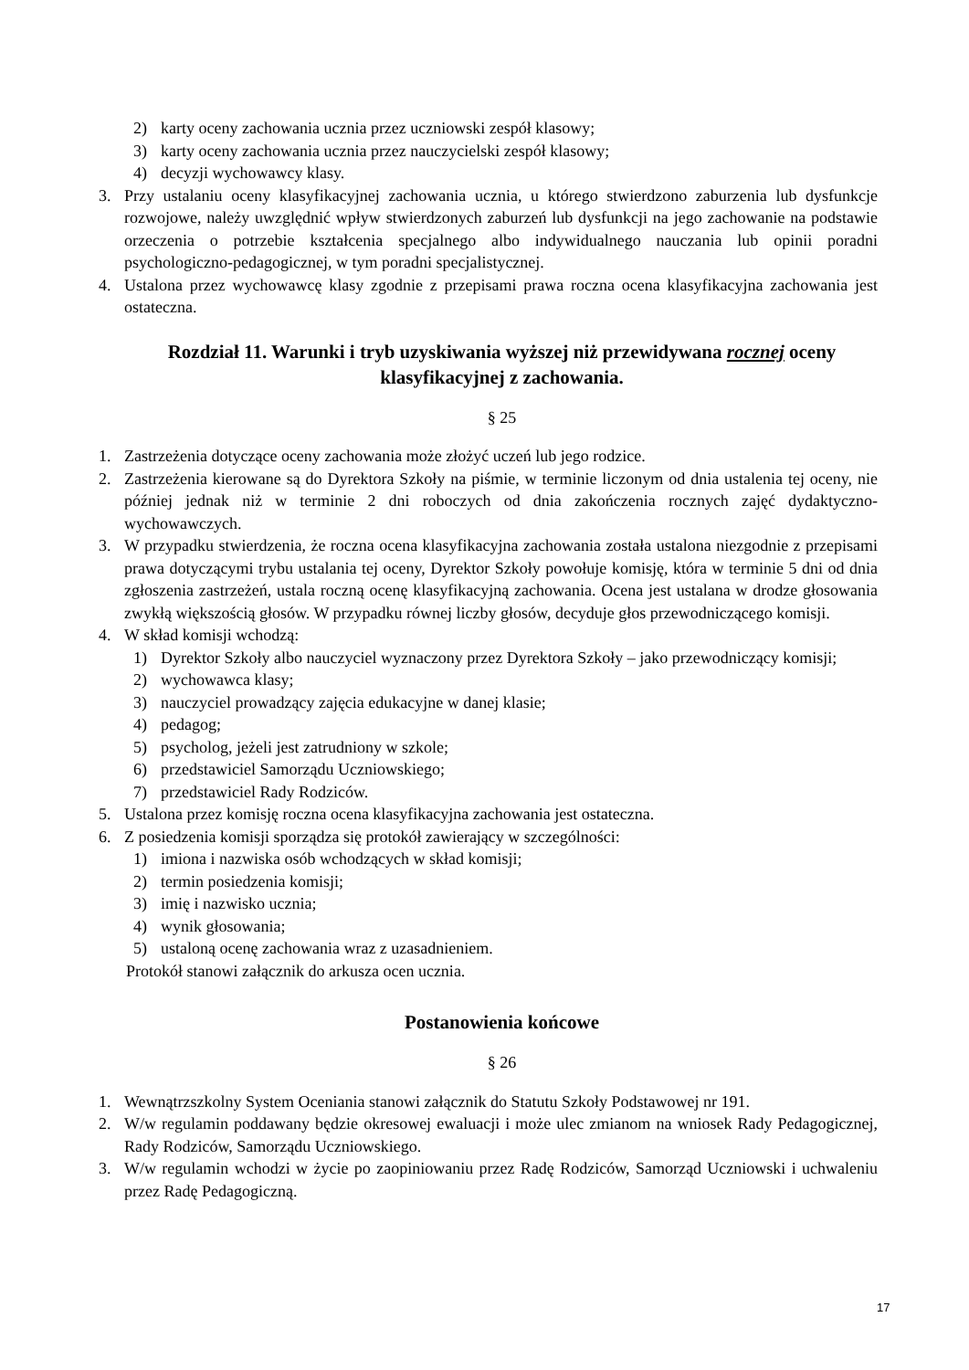2) karty oceny zachowania ucznia przez uczniowski zespół klasowy;
3) karty oceny zachowania ucznia przez nauczycielski zespół klasowy;
4) decyzji wychowawcy klasy.
3. Przy ustalaniu oceny klasyfikacyjnej zachowania ucznia, u którego stwierdzono zaburzenia lub dysfunkcje rozwojowe, należy uwzględnić wpływ stwierdzonych zaburzeń lub dysfunkcji na jego zachowanie na podstawie orzeczenia o potrzebie kształcenia specjalnego albo indywidualnego nauczania lub opinii poradni psychologiczno-pedagogicznej, w tym poradni specjalistycznej.
4. Ustalona przez wychowawcę klasy zgodnie z przepisami prawa roczna ocena klasyfikacyjna zachowania jest ostateczna.
Rozdział 11. Warunki i tryb uzyskiwania wyższej niż przewidywana rocznej oceny klasyfikacyjnej z zachowania.
§ 25
1. Zastrzeżenia dotyczące oceny zachowania może złożyć uczeń lub jego rodzice.
2. Zastrzeżenia kierowane są do Dyrektora Szkoły na piśmie, w terminie liczonym od dnia ustalenia tej oceny, nie później jednak niż w terminie 2 dni roboczych od dnia zakończenia rocznych zajęć dydaktyczno-wychowawczych.
3. W przypadku stwierdzenia, że roczna ocena klasyfikacyjna zachowania została ustalona niezgodnie z przepisami prawa dotyczącymi trybu ustalania tej oceny, Dyrektor Szkoły powołuje komisję, która w terminie 5 dni od dnia zgłoszenia zastrzeżeń, ustala roczną ocenę klasyfikacyjną zachowania. Ocena jest ustalana w drodze głosowania zwykłą większością głosów. W przypadku równej liczby głosów, decyduje głos przewodniczącego komisji.
4. W skład komisji wchodzą:
1) Dyrektor Szkoły albo nauczyciel wyznaczony przez Dyrektora Szkoły – jako przewodniczący komisji;
2) wychowawca klasy;
3) nauczyciel prowadzący zajęcia edukacyjne w danej klasie;
4) pedagog;
5) psycholog, jeżeli jest zatrudniony w szkole;
6) przedstawiciel Samorządu Uczniowskiego;
7) przedstawiciel Rady Rodziców.
5. Ustalona przez komisję roczna ocena klasyfikacyjna zachowania jest ostateczna.
6. Z posiedzenia komisji sporządza się protokół zawierający w szczególności:
1) imiona i nazwiska osób wchodzących w skład komisji;
2) termin posiedzenia komisji;
3) imię i nazwisko ucznia;
4) wynik głosowania;
5) ustaloną ocenę zachowania wraz z uzasadnieniem.
Protokół stanowi załącznik do arkusza ocen ucznia.
Postanowienia końcowe
§ 26
1. Wewnątrzszkolny System Oceniania stanowi załącznik do Statutu Szkoły Podstawowej nr 191.
2. W/w regulamin poddawany będzie okresowej ewaluacji i może ulec zmianom na wniosek Rady Pedagogicznej, Rady Rodziców, Samorządu Uczniowskiego.
3. W/w regulamin wchodzi w życie po zaopiniowaniu przez Radę Rodziców, Samorząd Uczniowski i uchwaleniu przez Radę Pedagogiczną.
17